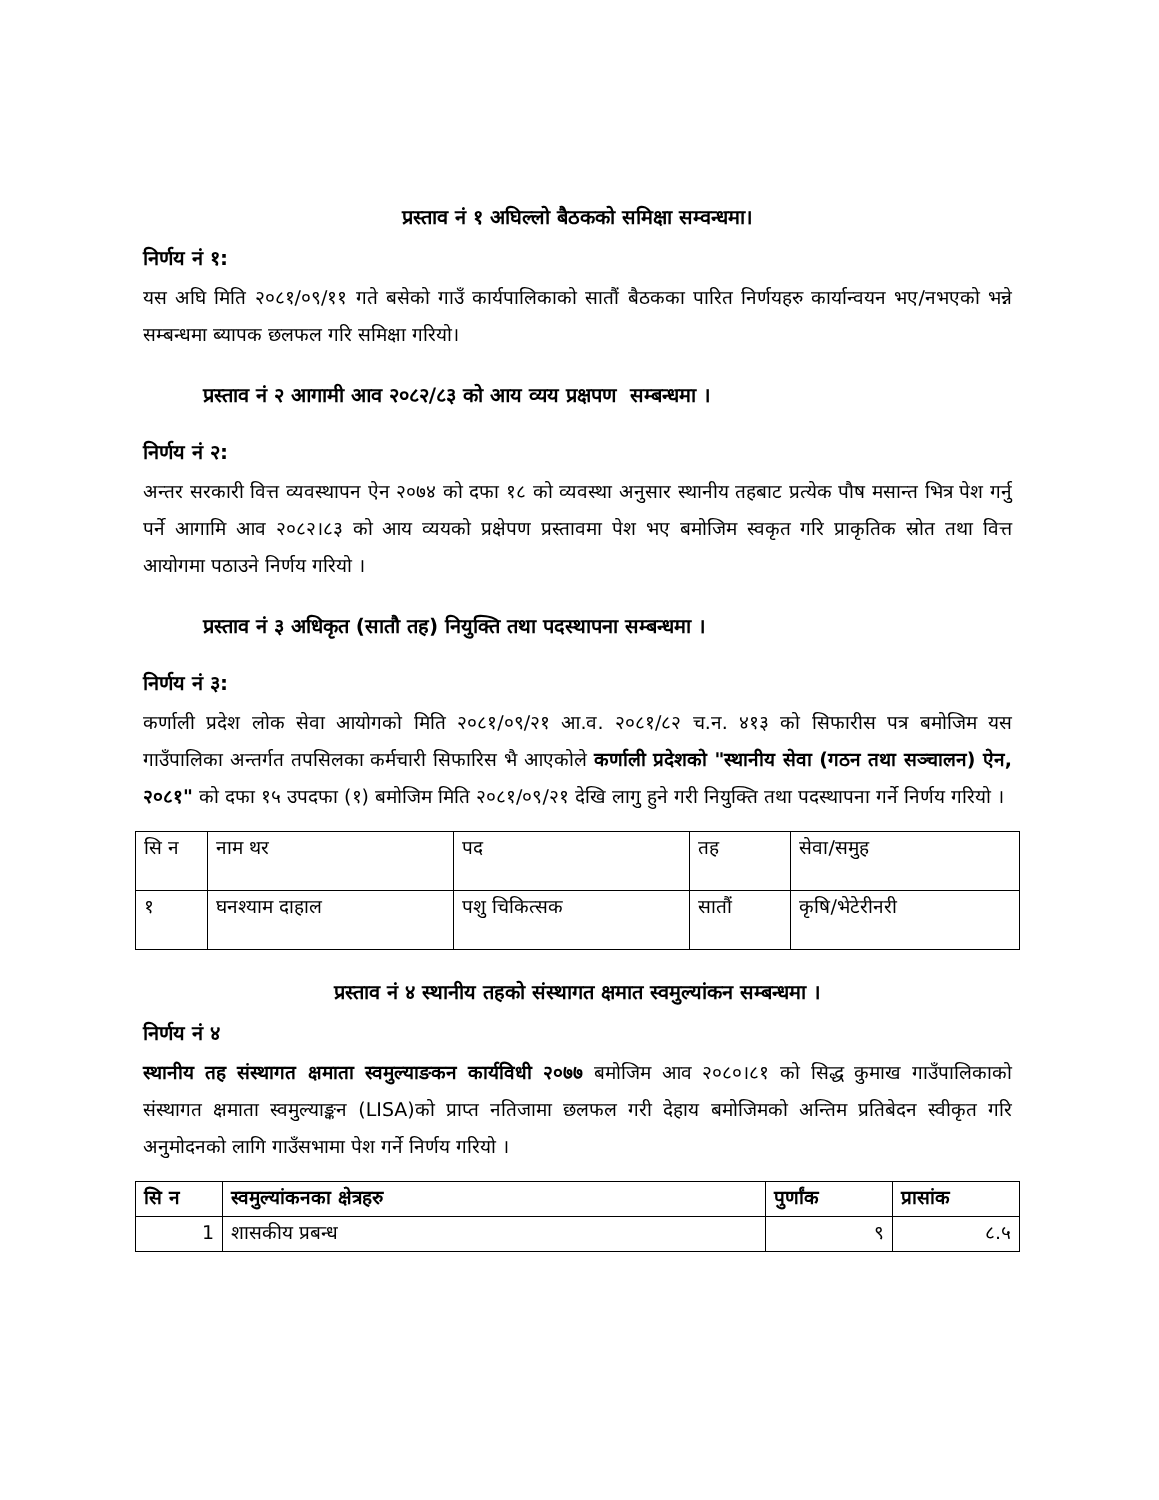प्रस्ताव नं १ अघिल्लो बैठकको समिक्षा सम्वन्धमा।
निर्णय नं १:
यस अघि मिति २०८१/०९/११ गते बसेको गाउँ कार्यपालिकाको सातौं बैठकका पारित निर्णयहरु कार्यान्वयन भए/नभएको भन्ने सम्बन्धमा ब्यापक छलफल गरि समिक्षा गरियो।
प्रस्ताव नं २ आगामी आव २०८२/८३ को आय व्यय प्रक्षपण सम्बन्धमा ।
निर्णय नं २:
अन्तर सरकारी वित्त व्यवस्थापन ऐन २०७४ को दफा १८ को व्यवस्था अनुसार स्थानीय तहबाट प्रत्येक पौष मसान्त भित्र पेश गर्नु पर्ने आगामि आव २०८२।८३ को आय व्ययको प्रक्षेपण प्रस्तावमा पेश भए बमोजिम स्वकृत गरि प्राकृतिक स्रोत तथा वित्त आयोगमा पठाउने निर्णय गरियो ।
प्रस्ताव नं ३ अधिकृत (सातौ तह) नियुक्ति तथा पदस्थापना सम्बन्धमा ।
निर्णय नं ३:
कर्णाली प्रदेश लोक सेवा आयोगको मिति २०८१/०९/२१ आ.व. २०८१/८२ च.न. ४१३ को सिफारीस पत्र बमोजिम यस गाउँपालिका अन्तर्गत तपसिलका कर्मचारी सिफारिस भै आएकोले कर्णाली प्रदेशको "स्थानीय सेवा (गठन तथा सञ्चालन) ऐन, २०८१" को दफा १५ उपदफा (१) बमोजिम मिति २०८१/०९/२१ देखि लागु हुने गरी नियुक्ति तथा पदस्थापना गर्ने निर्णय गरियो ।
| सि न | नाम थर | पद | तह | सेवा/समुह |
| १ | घनश्याम दाहाल | पशु चिकित्सक | सातौं | कृषि/भेटेरीनरी |
प्रस्ताव नं ४ स्थानीय तहको संस्थागत क्षमात स्वमुल्यांकन सम्बन्धमा ।
निर्णय नं ४
स्थानीय तह संस्थागत क्षमाता स्वमुल्याङकन कार्यविधी २०७७ बमोजिम आव २०८०।८१ को सिद्ध कुमाख गाउँपालिकाको संस्थागत क्षमाता स्वमुल्याङ्कन (LISA)को प्राप्त नतिजामा छलफल गरी देहाय बमोजिमको अन्तिम प्रतिबेदन स्वीकृत गरि अनुमोदनको लागि गाउँसभामा पेश गर्ने निर्णय गरियो ।
| सि न | स्वमुल्यांकनका क्षेत्रहरु | पुर्णांक | प्रासांक |
| --- | --- | --- | --- |
| 1 | शासकीय प्रबन्ध | ९ | ८.५ |